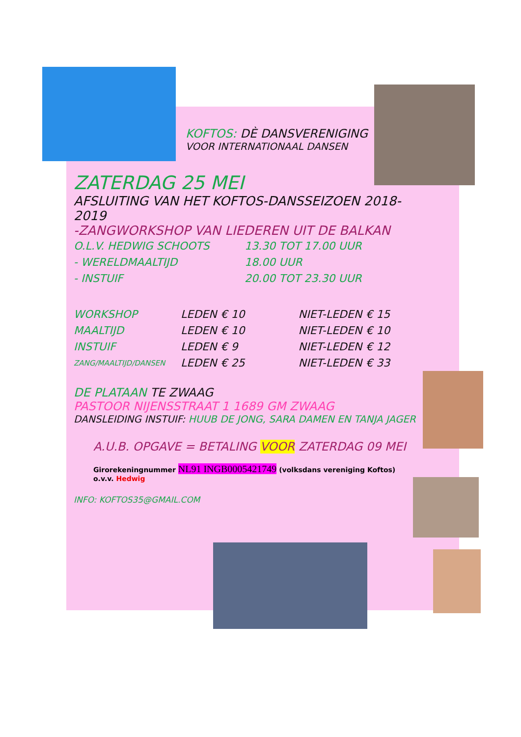KOFTOS: DÈ DANSVERENIGING
VOOR INTERNATIONAAL DANSEN
ZATERDAG 25 MEI
AFSLUITING VAN HET KOFTOS-DANSSEIZOEN 2018-2019
-ZANGWORKSHOP VAN LIEDEREN UIT DE BALKAN
| O.L.V. HEDWIG SCHOOTS | 13.30 TOT 17.00 UUR |
| - WERELDMAALTIJD | 18.00 UUR |
| - INSTUIF | 20.00 TOT 23.30 UUR |
| WORKSHOP | LEDEN | € 10 | NIET-LEDEN | € 15 |
| MAALTIJD | LEDEN | € 10 | NIET-LEDEN | € 10 |
| INSTUIF | LEDEN | € 9 | NIET-LEDEN | € 12 |
| ZANG/MAALTIJD/DANSEN | LEDEN | € 25 | NIET-LEDEN | € 33 |
DE PLATAAN TE ZWAAG
PASTOOR NIJENSSTRAAT 1 1689 GM ZWAAG
DANSLEIDING INSTUIF: HUUB DE JONG, SARA DAMEN EN TANJA JAGER
A.U.B. OPGAVE = BETALING VOOR ZATERDAG 09 MEI
Girorekeningnummer NL91 INGB0005421749 (volksdans vereniging Koftos)
o.v.v. Hedwig
INFO: KOFTOS35@GMAIL.COM